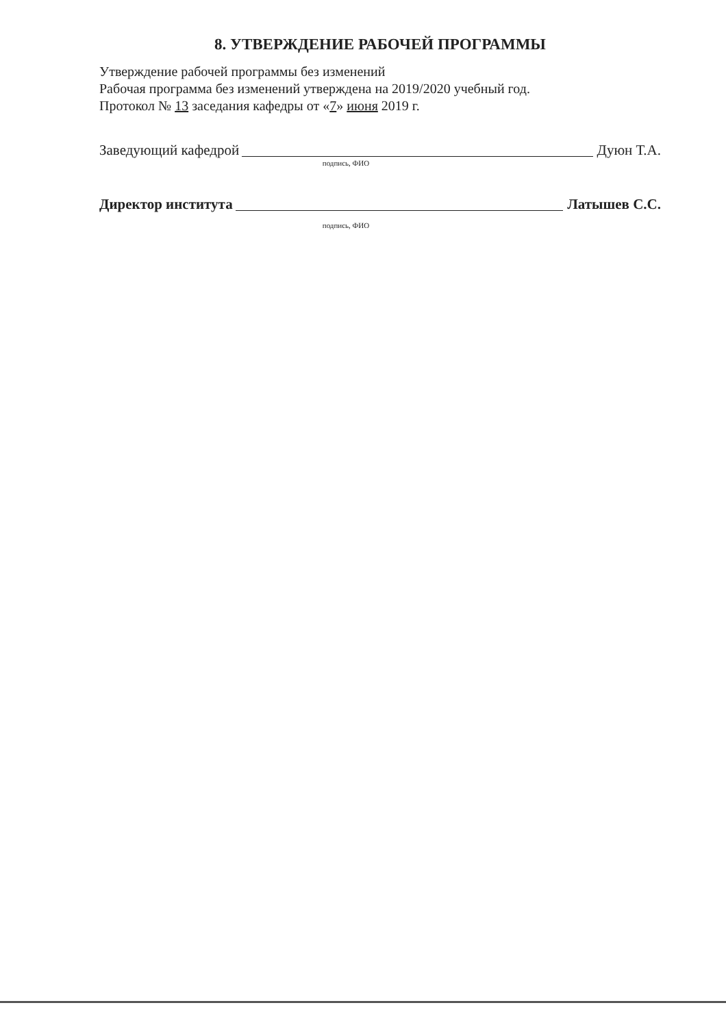8. УТВЕРЖДЕНИЕ РАБОЧЕЙ ПРОГРАММЫ
Утверждение рабочей программы без изменений
Рабочая программа без изменений утверждена на 2019/2020 учебный год.
Протокол № 13 заседания кафедры от «7» июня 2019 г.
Заведующий кафедрой Дуюн Т.А.
подпись, ФИО
Директор института Латышев С.С.
подпись, ФИО